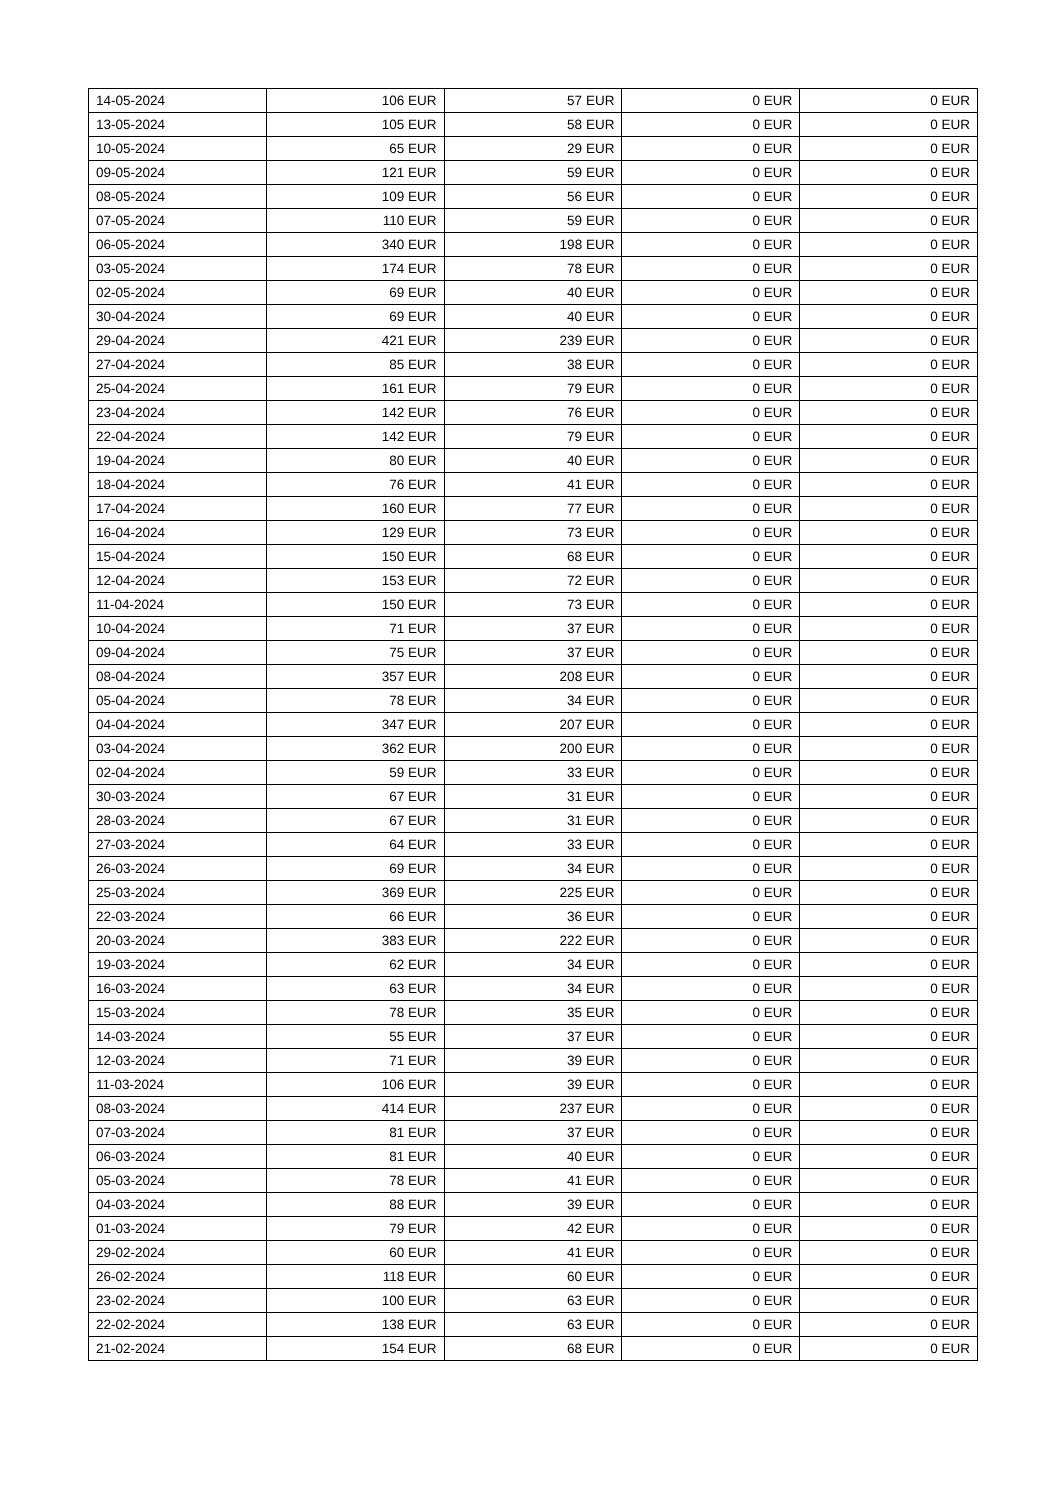| 14-05-2024 | 106 EUR | 57 EUR | 0 EUR | 0 EUR |
| 13-05-2024 | 105 EUR | 58 EUR | 0 EUR | 0 EUR |
| 10-05-2024 | 65 EUR | 29 EUR | 0 EUR | 0 EUR |
| 09-05-2024 | 121 EUR | 59 EUR | 0 EUR | 0 EUR |
| 08-05-2024 | 109 EUR | 56 EUR | 0 EUR | 0 EUR |
| 07-05-2024 | 110 EUR | 59 EUR | 0 EUR | 0 EUR |
| 06-05-2024 | 340 EUR | 198 EUR | 0 EUR | 0 EUR |
| 03-05-2024 | 174 EUR | 78 EUR | 0 EUR | 0 EUR |
| 02-05-2024 | 69 EUR | 40 EUR | 0 EUR | 0 EUR |
| 30-04-2024 | 69 EUR | 40 EUR | 0 EUR | 0 EUR |
| 29-04-2024 | 421 EUR | 239 EUR | 0 EUR | 0 EUR |
| 27-04-2024 | 85 EUR | 38 EUR | 0 EUR | 0 EUR |
| 25-04-2024 | 161 EUR | 79 EUR | 0 EUR | 0 EUR |
| 23-04-2024 | 142 EUR | 76 EUR | 0 EUR | 0 EUR |
| 22-04-2024 | 142 EUR | 79 EUR | 0 EUR | 0 EUR |
| 19-04-2024 | 80 EUR | 40 EUR | 0 EUR | 0 EUR |
| 18-04-2024 | 76 EUR | 41 EUR | 0 EUR | 0 EUR |
| 17-04-2024 | 160 EUR | 77 EUR | 0 EUR | 0 EUR |
| 16-04-2024 | 129 EUR | 73 EUR | 0 EUR | 0 EUR |
| 15-04-2024 | 150 EUR | 68 EUR | 0 EUR | 0 EUR |
| 12-04-2024 | 153 EUR | 72 EUR | 0 EUR | 0 EUR |
| 11-04-2024 | 150 EUR | 73 EUR | 0 EUR | 0 EUR |
| 10-04-2024 | 71 EUR | 37 EUR | 0 EUR | 0 EUR |
| 09-04-2024 | 75 EUR | 37 EUR | 0 EUR | 0 EUR |
| 08-04-2024 | 357 EUR | 208 EUR | 0 EUR | 0 EUR |
| 05-04-2024 | 78 EUR | 34 EUR | 0 EUR | 0 EUR |
| 04-04-2024 | 347 EUR | 207 EUR | 0 EUR | 0 EUR |
| 03-04-2024 | 362 EUR | 200 EUR | 0 EUR | 0 EUR |
| 02-04-2024 | 59 EUR | 33 EUR | 0 EUR | 0 EUR |
| 30-03-2024 | 67 EUR | 31 EUR | 0 EUR | 0 EUR |
| 28-03-2024 | 67 EUR | 31 EUR | 0 EUR | 0 EUR |
| 27-03-2024 | 64 EUR | 33 EUR | 0 EUR | 0 EUR |
| 26-03-2024 | 69 EUR | 34 EUR | 0 EUR | 0 EUR |
| 25-03-2024 | 369 EUR | 225 EUR | 0 EUR | 0 EUR |
| 22-03-2024 | 66 EUR | 36 EUR | 0 EUR | 0 EUR |
| 20-03-2024 | 383 EUR | 222 EUR | 0 EUR | 0 EUR |
| 19-03-2024 | 62 EUR | 34 EUR | 0 EUR | 0 EUR |
| 16-03-2024 | 63 EUR | 34 EUR | 0 EUR | 0 EUR |
| 15-03-2024 | 78 EUR | 35 EUR | 0 EUR | 0 EUR |
| 14-03-2024 | 55 EUR | 37 EUR | 0 EUR | 0 EUR |
| 12-03-2024 | 71 EUR | 39 EUR | 0 EUR | 0 EUR |
| 11-03-2024 | 106 EUR | 39 EUR | 0 EUR | 0 EUR |
| 08-03-2024 | 414 EUR | 237 EUR | 0 EUR | 0 EUR |
| 07-03-2024 | 81 EUR | 37 EUR | 0 EUR | 0 EUR |
| 06-03-2024 | 81 EUR | 40 EUR | 0 EUR | 0 EUR |
| 05-03-2024 | 78 EUR | 41 EUR | 0 EUR | 0 EUR |
| 04-03-2024 | 88 EUR | 39 EUR | 0 EUR | 0 EUR |
| 01-03-2024 | 79 EUR | 42 EUR | 0 EUR | 0 EUR |
| 29-02-2024 | 60 EUR | 41 EUR | 0 EUR | 0 EUR |
| 26-02-2024 | 118 EUR | 60 EUR | 0 EUR | 0 EUR |
| 23-02-2024 | 100 EUR | 63 EUR | 0 EUR | 0 EUR |
| 22-02-2024 | 138 EUR | 63 EUR | 0 EUR | 0 EUR |
| 21-02-2024 | 154 EUR | 68 EUR | 0 EUR | 0 EUR |